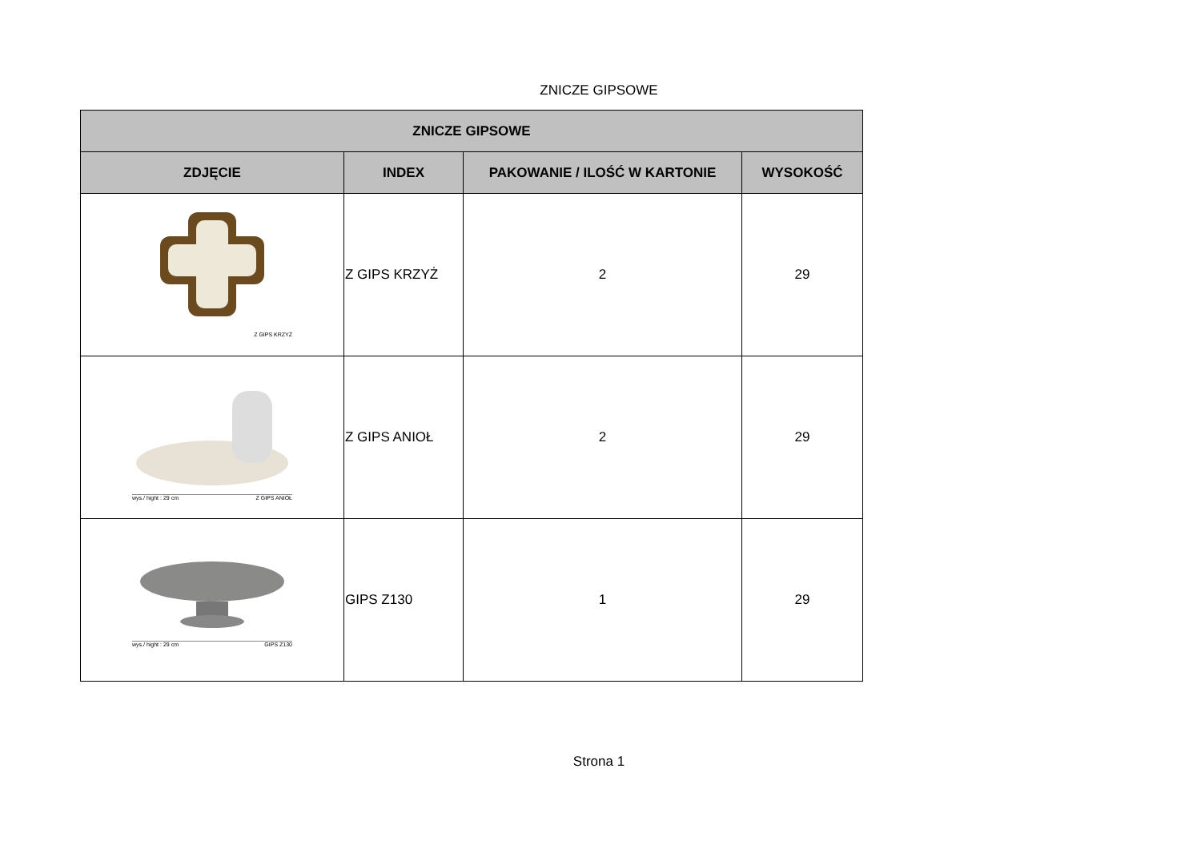ZNICZE GIPSOWE
| ZNICZE GIPSOWE | | | |
| --- | --- | --- | --- |
| ZDJĘCIE | INDEX | PAKOWANIE / ILOŚĆ W KARTONIE | WYSOKOŚĆ |
| Z GIPS KRZYŻ | Z GIPS KRZYŻ | 2 | 29 |
| wys./ hight : 29 cm Z GIPS ANIOŁ | Z GIPS ANIOŁ | 2 | 29 |
| wys./ hight : 29 cm GIPS Z130 | GIPS Z130 | 1 | 29 |
Strona 1